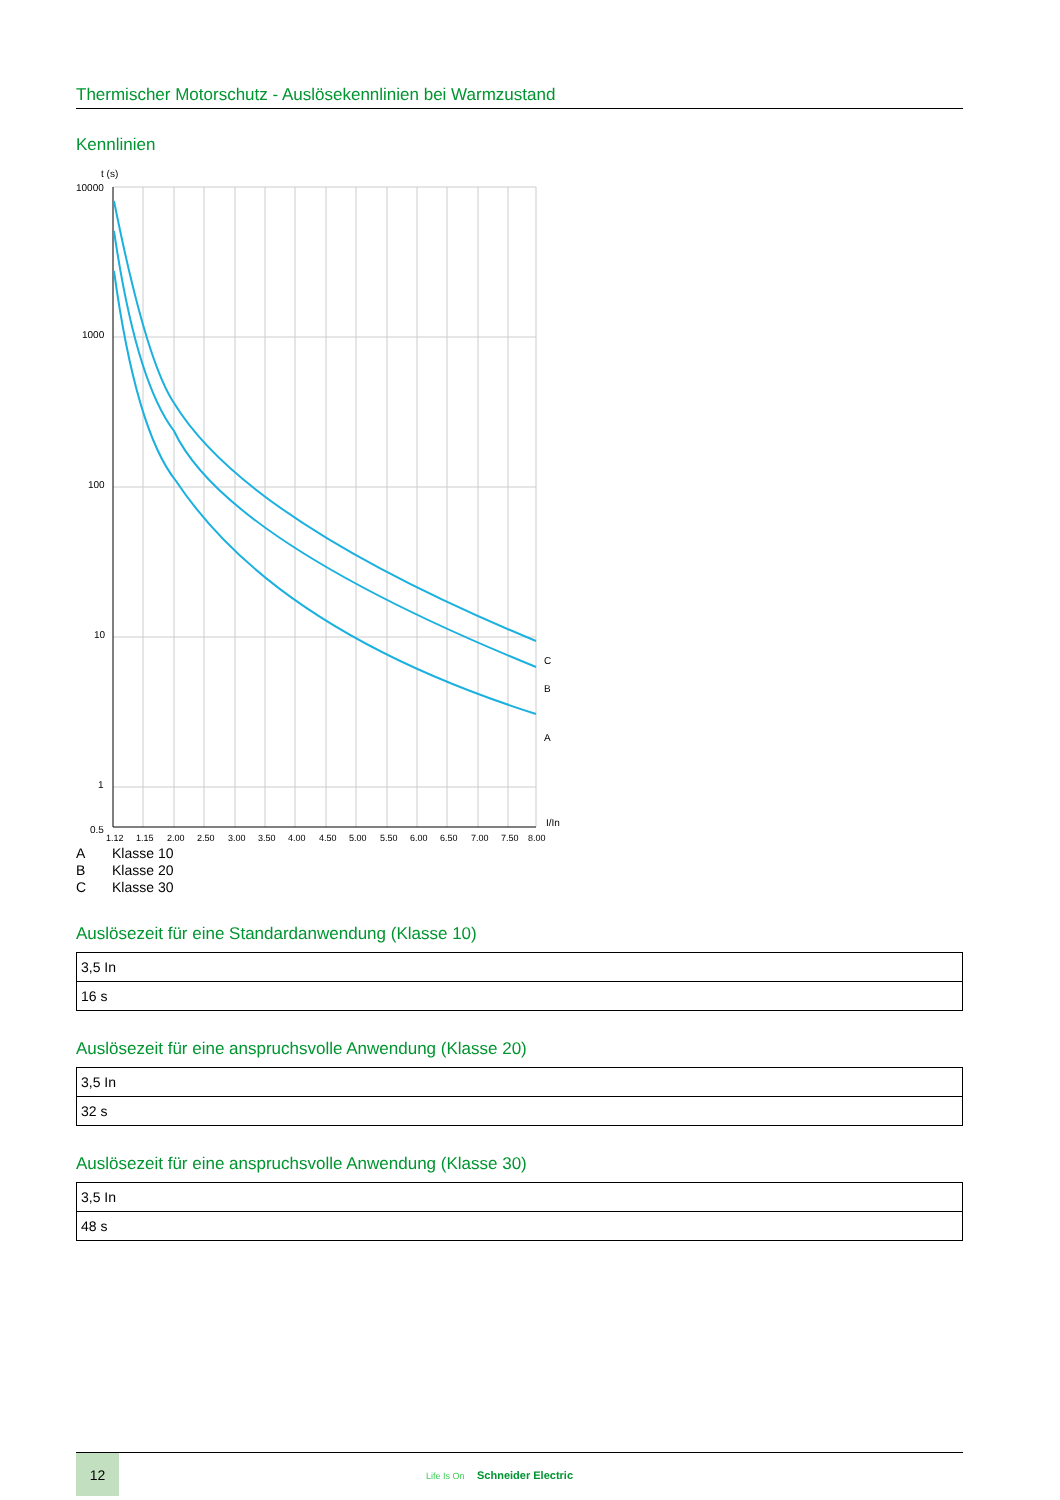Thermischer Motorschutz - Auslösekennlinien bei Warmzustand
Kennlinien
t (s)
10000
1000
100
10
1
0.5
I/In
C
B
A
1.12
1.15
2.00
2.50
3.00
3.50
4.00
4.50
5.00
5.50
6.00
6.50
7.00
7.50
8.00
A Klasse 10
B Klasse 20
C Klasse 30
Auslösezeit für eine Standardanwendung (Klasse 10)
| 3,5 In |
| 16 s |
Auslösezeit für eine anspruchsvolle Anwendung (Klasse 20)
| 3,5 In |
| 32 s |
Auslösezeit für eine anspruchsvolle Anwendung (Klasse 30)
| 3,5 In |
| 48 s |
12
Life Is On Schneider Electric